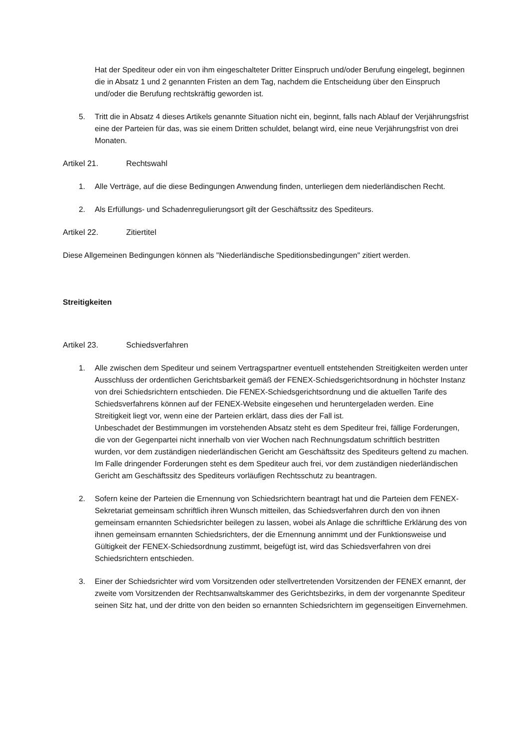Hat der Spediteur oder ein von ihm eingeschalteter Dritter Einspruch und/oder Berufung eingelegt, beginnen die in Absatz 1 und 2 genannten Fristen an dem Tag, nachdem die Entscheidung über den Einspruch und/oder die Berufung rechtskräftig geworden ist.
5. Tritt die in Absatz 4 dieses Artikels genannte Situation nicht ein, beginnt, falls nach Ablauf der Verjährungsfrist eine der Parteien für das, was sie einem Dritten schuldet, belangt wird, eine neue Verjährungsfrist von drei Monaten.
Artikel 21. Rechtswahl
1. Alle Verträge, auf die diese Bedingungen Anwendung finden, unterliegen dem niederländischen Recht.
2. Als Erfüllungs- und Schadenregulierungsort gilt der Geschäftssitz des Spediteurs.
Artikel 22. Zitiertitel
Diese Allgemeinen Bedingungen können als "Niederländische Speditionsbedingungen" zitiert werden.
Streitigkeiten
Artikel 23. Schiedsverfahren
1. Alle zwischen dem Spediteur und seinem Vertragspartner eventuell entstehenden Streitigkeiten werden unter Ausschluss der ordentlichen Gerichtsbarkeit gemäß der FENEX-Schiedsgerichtsordnung in höchster Instanz von drei Schiedsrichtern entschieden. Die FENEX-Schiedsgerichtsordnung und die aktuellen Tarife des Schiedsverfahrens können auf der FENEX-Website eingesehen und heruntergeladen werden. Eine Streitigkeit liegt vor, wenn eine der Parteien erklärt, dass dies der Fall ist.
Unbeschadet der Bestimmungen im vorstehenden Absatz steht es dem Spediteur frei, fällige Forderungen, die von der Gegenpartei nicht innerhalb von vier Wochen nach Rechnungsdatum schriftlich bestritten wurden, vor dem zuständigen niederländischen Gericht am Geschäftssitz des Spediteurs geltend zu machen. Im Falle dringender Forderungen steht es dem Spediteur auch frei, vor dem zuständigen niederländischen Gericht am Geschäftssitz des Spediteurs vorläufigen Rechtsschutz zu beantragen.
2. Sofern keine der Parteien die Ernennung von Schiedsrichtern beantragt hat und die Parteien dem FENEX-Sekretariat gemeinsam schriftlich ihren Wunsch mitteilen, das Schiedsverfahren durch den von ihnen gemeinsam ernannten Schiedsrichter beilegen zu lassen, wobei als Anlage die schriftliche Erklärung des von ihnen gemeinsam ernannten Schiedsrichters, der die Ernennung annimmt und der Funktionsweise und Gültigkeit der FENEX-Schiedsordnung zustimmt, beigefügt ist, wird das Schiedsverfahren von drei Schiedsrichtern entschieden.
3. Einer der Schiedsrichter wird vom Vorsitzenden oder stellvertretenden Vorsitzenden der FENEX ernannt, der zweite vom Vorsitzenden der Rechtsanwaltskammer des Gerichtsbezirks, in dem der vorgenannte Spediteur seinen Sitz hat, und der dritte von den beiden so ernannten Schiedsrichtern im gegenseitigen Einvernehmen.